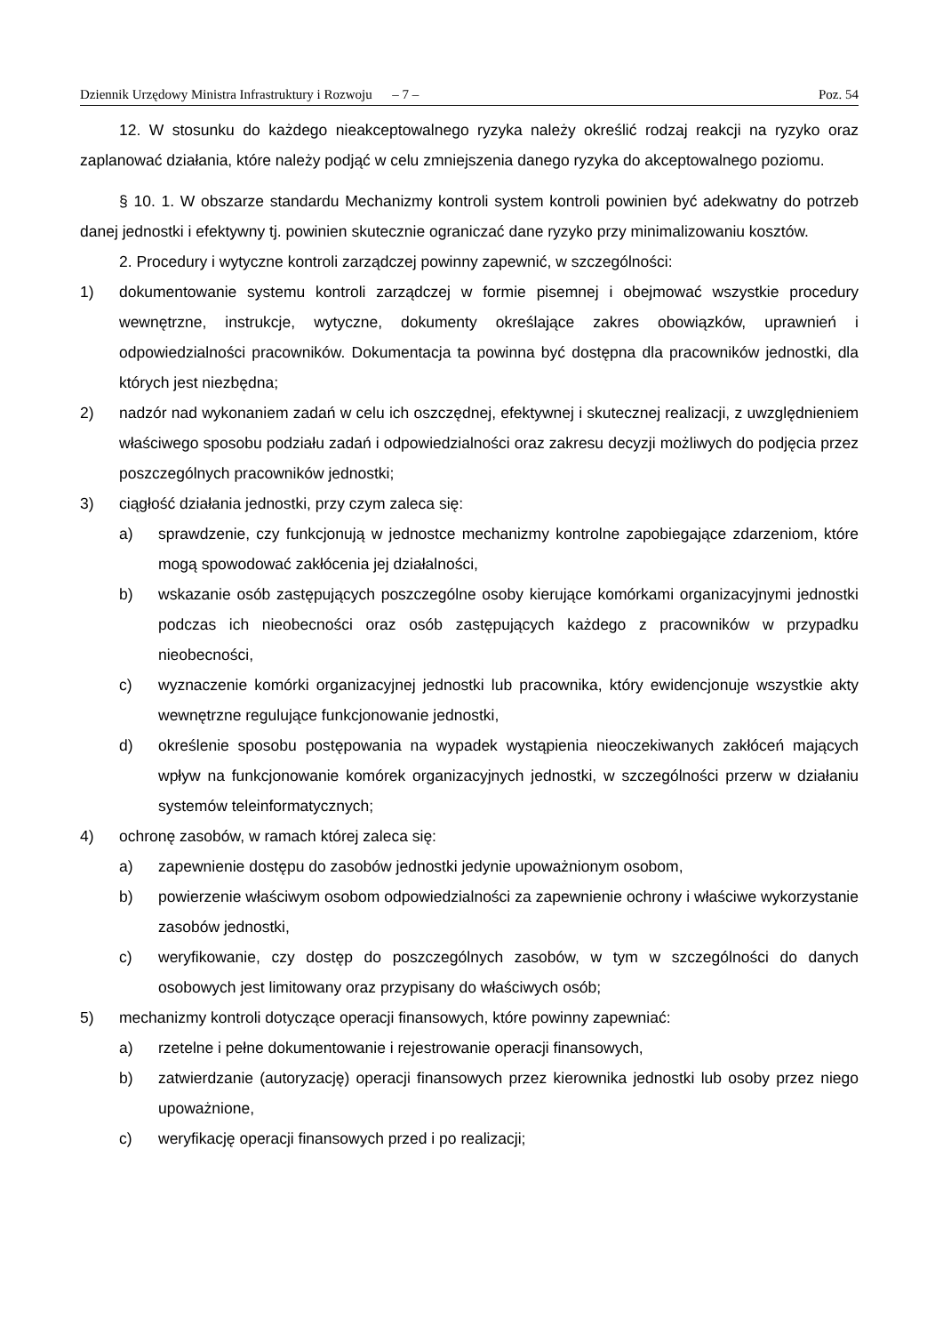Dziennik Urzędowy Ministra Infrastruktury i Rozwoju – 7 – Poz. 54
12. W stosunku do każdego nieakceptowalnego ryzyka należy określić rodzaj reakcji na ryzyko oraz zaplanować działania, które należy podjąć w celu zmniejszenia danego ryzyka do akceptowalnego poziomu.
§ 10. 1. W obszarze standardu Mechanizmy kontroli system kontroli powinien być adekwatny do potrzeb danej jednostki i efektywny tj. powinien skutecznie ograniczać dane ryzyko przy minimalizowaniu kosztów.
2. Procedury i wytyczne kontroli zarządczej powinny zapewnić, w szczególności:
1) dokumentowanie systemu kontroli zarządczej w formie pisemnej i obejmować wszystkie procedury wewnętrzne, instrukcje, wytyczne, dokumenty określające zakres obowiązków, uprawnień i odpowiedzialności pracowników. Dokumentacja ta powinna być dostępna dla pracowników jednostki, dla których jest niezbędna;
2) nadzór nad wykonaniem zadań w celu ich oszczędnej, efektywnej i skutecznej realizacji, z uwzględnieniem właściwego sposobu podziału zadań i odpowiedzialności oraz zakresu decyzji możliwych do podjęcia przez poszczególnych pracowników jednostki;
3) ciągłość działania jednostki, przy czym zaleca się:
a) sprawdzenie, czy funkcjonują w jednostce mechanizmy kontrolne zapobiegające zdarzeniom, które mogą spowodować zakłócenia jej działalności,
b) wskazanie osób zastępujących poszczególne osoby kierujące komórkami organizacyjnymi jednostki podczas ich nieobecności oraz osób zastępujących każdego z pracowników w przypadku nieobecności,
c) wyznaczenie komórki organizacyjnej jednostki lub pracownika, który ewidencjonuje wszystkie akty wewnętrzne regulujące funkcjonowanie jednostki,
d) określenie sposobu postępowania na wypadek wystąpienia nieoczekiwanych zakłóceń mających wpływ na funkcjonowanie komórek organizacyjnych jednostki, w szczególności przerw w działaniu systemów teleinformatycznych;
4) ochronę zasobów, w ramach której zaleca się:
a) zapewnienie dostępu do zasobów jednostki jedynie upoważnionym osobom,
b) powierzenie właściwym osobom odpowiedzialności za zapewnienie ochrony i właściwe wykorzystanie zasobów jednostki,
c) weryfikowanie, czy dostęp do poszczególnych zasobów, w tym w szczególności do danych osobowych jest limitowany oraz przypisany do właściwych osób;
5) mechanizmy kontroli dotyczące operacji finansowych, które powinny zapewniać:
a) rzetelne i pełne dokumentowanie i rejestrowanie operacji finansowych,
b) zatwierdzanie (autoryzację) operacji finansowych przez kierownika jednostki lub osoby przez niego upoważnione,
c) weryfikację operacji finansowych przed i po realizacji;